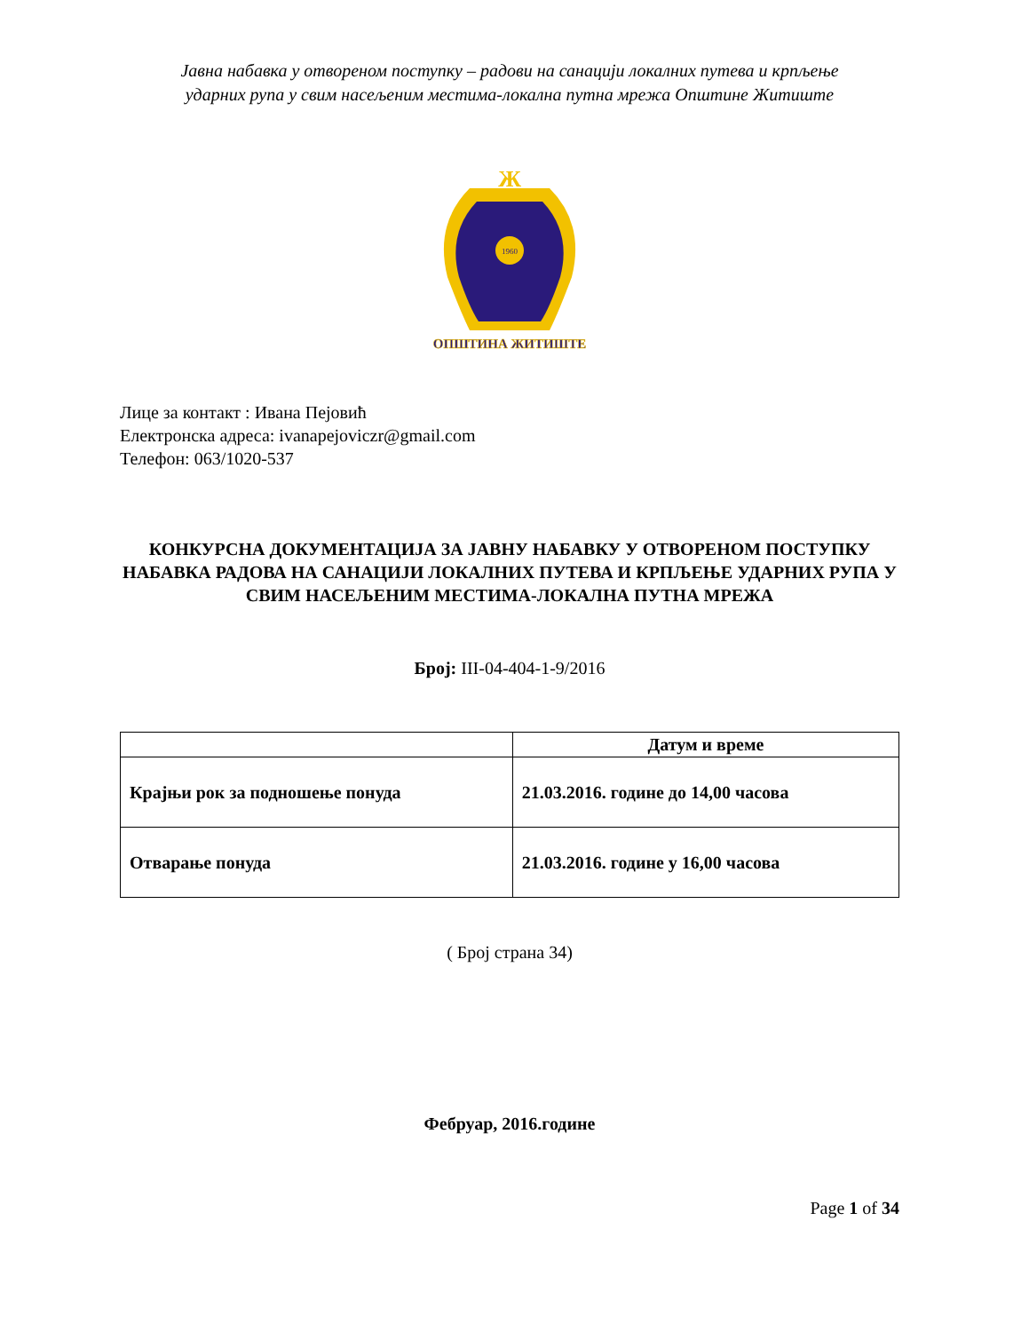Јавна набавка у отвореном поступку – радови на санацији локалних путева и крпљење
ударних рупа у свим насељеним местима-локална путна мрежа Општине Житиште
Ж
1960
ОПШТИНА ЖИТИШТЕ
Лице за контакт : Ивана Пејовић
Електронска адреса: ivanapejoviczr@gmail.com
Телефон: 063/1020-537
КОНКУРСНА ДОКУМЕНТАЦИЈА ЗА ЈАВНУ НАБАВКУ У ОТВОРЕНОМ ПОСТУПКУ
НАБАВКА РАДОВА НА САНАЦИЈИ ЛОКАЛНИХ ПУТЕВА И КРПЉЕЊЕ УДАРНИХ РУПА У СВИМ НАСЕЉЕНИМ МЕСТИМА-ЛОКАЛНА ПУТНА МРЕЖА
Број: III-04-404-1-9/2016
| | Датум и време |
| --- | --- |
| Крајњи рок за подношење понуда | 21.03.2016. године до 14,00 часова |
| Отварање понуда | 21.03.2016. године у 16,00 часова |
( Број страна 34)
Фебруар, 2016.године
Page 1 of 34